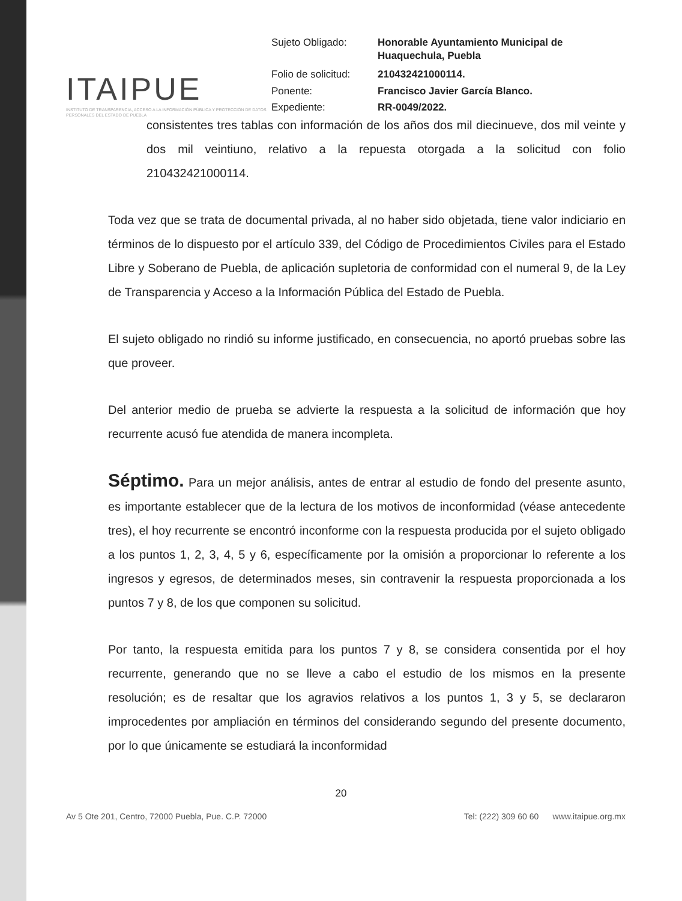ITAIPUE
INSTITUTO DE TRANSPARENCIA, ACCESO A LA INFORMACIÓN PÚBLICA Y PROTECCIÓN DE DATOS PERSONALES DEL ESTADO DE PUEBLA
| Sujeto Obligado: | Honorable Ayuntamiento Municipal de Huaquechula, Puebla |
| Folio de solicitud: | 210432421000114. |
| Ponente: | Francisco Javier García Blanco. |
| Expediente: | RR-0049/2022. |
consistentes tres tablas con información de los años dos mil diecinueve, dos mil veinte y dos mil veintiuno, relativo a la repuesta otorgada a la solicitud con folio 210432421000114.
Toda vez que se trata de documental privada, al no haber sido objetada, tiene valor indiciario en términos de lo dispuesto por el artículo 339, del Código de Procedimientos Civiles para el Estado Libre y Soberano de Puebla, de aplicación supletoria de conformidad con el numeral 9, de la Ley de Transparencia y Acceso a la Información Pública del Estado de Puebla.
El sujeto obligado no rindió su informe justificado, en consecuencia, no aportó pruebas sobre las que proveer.
Del anterior medio de prueba se advierte la respuesta a la solicitud de información que hoy recurrente acusó fue atendida de manera incompleta.
Séptimo. Para un mejor análisis, antes de entrar al estudio de fondo del presente asunto, es importante establecer que de la lectura de los motivos de inconformidad (véase antecedente tres), el hoy recurrente se encontró inconforme con la respuesta producida por el sujeto obligado a los puntos 1, 2, 3, 4, 5 y 6, específicamente por la omisión a proporcionar lo referente a los ingresos y egresos, de determinados meses, sin contravenir la respuesta proporcionada a los puntos 7 y 8, de los que componen su solicitud.
Por tanto, la respuesta emitida para los puntos 7 y 8, se considera consentida por el hoy recurrente, generando que no se lleve a cabo el estudio de los mismos en la presente resolución; es de resaltar que los agravios relativos a los puntos 1, 3 y 5, se declararon improcedentes por ampliación en términos del considerando segundo del presente documento, por lo que únicamente se estudiará la inconformidad
20
Av 5 Ote 201, Centro, 72000 Puebla, Pue. C.P. 72000 Tel: (222) 309 60 60 www.itaipue.org.mx